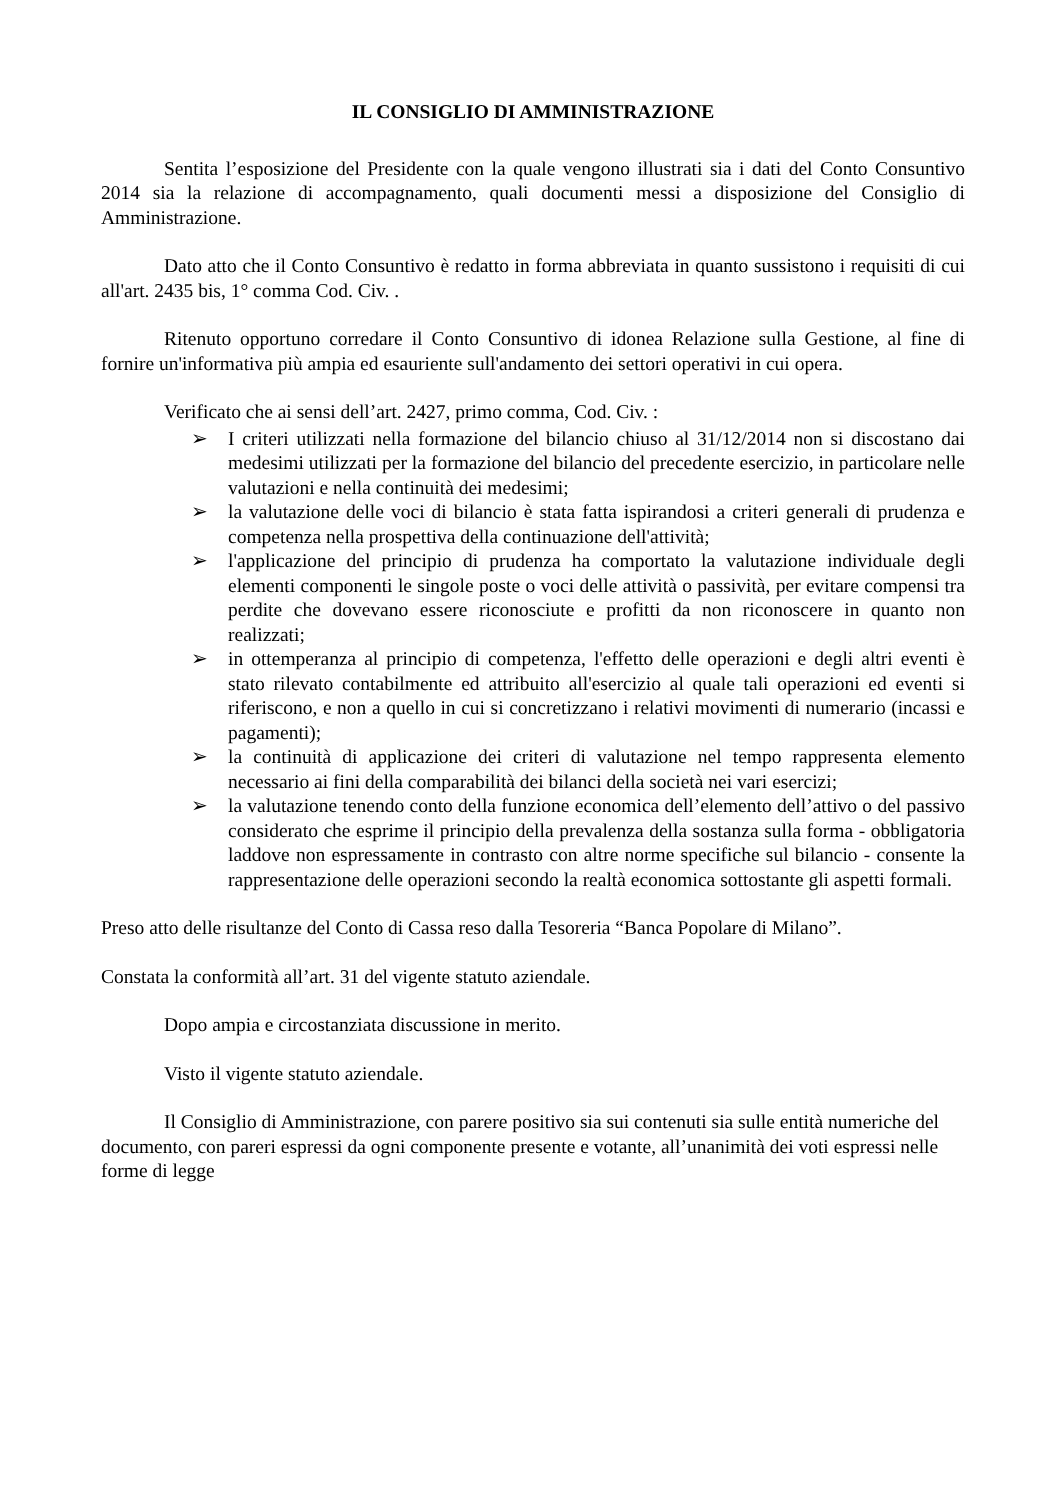IL CONSIGLIO DI AMMINISTRAZIONE
Sentita l’esposizione del Presidente con la quale vengono illustrati sia i dati del Conto Consuntivo 2014 sia la relazione di accompagnamento, quali documenti messi a disposizione del Consiglio di Amministrazione.
Dato atto che il Conto Consuntivo è redatto in forma abbreviata in quanto sussistono i requisiti di cui all'art. 2435 bis, 1° comma Cod. Civ. .
Ritenuto opportuno corredare il Conto Consuntivo di idonea Relazione sulla Gestione, al fine di fornire un'informativa più ampia ed esauriente sull'andamento dei settori operativi in cui opera.
Verificato che ai sensi dell’art. 2427, primo comma, Cod. Civ. :
➢ I criteri utilizzati nella formazione del bilancio chiuso al 31/12/2014 non si discostano dai medesimi utilizzati per la formazione del bilancio del precedente esercizio, in particolare nelle valutazioni e nella continuità dei medesimi;
➢ la valutazione delle voci di bilancio è stata fatta ispirandosi a criteri generali di prudenza e competenza nella prospettiva della continuazione dell'attività;
➢ l'applicazione del principio di prudenza ha comportato la valutazione individuale degli elementi componenti le singole poste o voci delle attività o passività, per evitare compensi tra perdite che dovevano essere riconosciute e profitti da non riconoscere in quanto non realizzati;
➢ in ottemperanza al principio di competenza, l'effetto delle operazioni e degli altri eventi è stato rilevato contabilmente ed attribuito all'esercizio al quale tali operazioni ed eventi si riferiscono, e non a quello in cui si concretizzano i relativi movimenti di numerario (incassi e pagamenti);
➢ la continuità di applicazione dei criteri di valutazione nel tempo rappresenta elemento necessario ai fini della comparabilità dei bilanci della società nei vari esercizi;
➢ la valutazione tenendo conto della funzione economica dell’elemento dell’attivo o del passivo considerato che esprime il principio della prevalenza della sostanza sulla forma - obbligatoria laddove non espressamente in contrasto con altre norme specifiche sul bilancio - consente la rappresentazione delle operazioni secondo la realtà economica sottostante gli aspetti formali.
Preso atto delle risultanze del Conto di Cassa reso dalla Tesoreria “Banca Popolare di Milano”.
Constata la conformità all’art. 31 del vigente statuto aziendale.
Dopo ampia e circostanziata discussione in merito.
Visto il vigente statuto aziendale.
Il Consiglio di Amministrazione, con parere positivo sia sui contenuti sia sulle entità numeriche del documento, con pareri espressi da ogni componente presente e votante, all’unanimità dei voti espressi nelle forme di legge